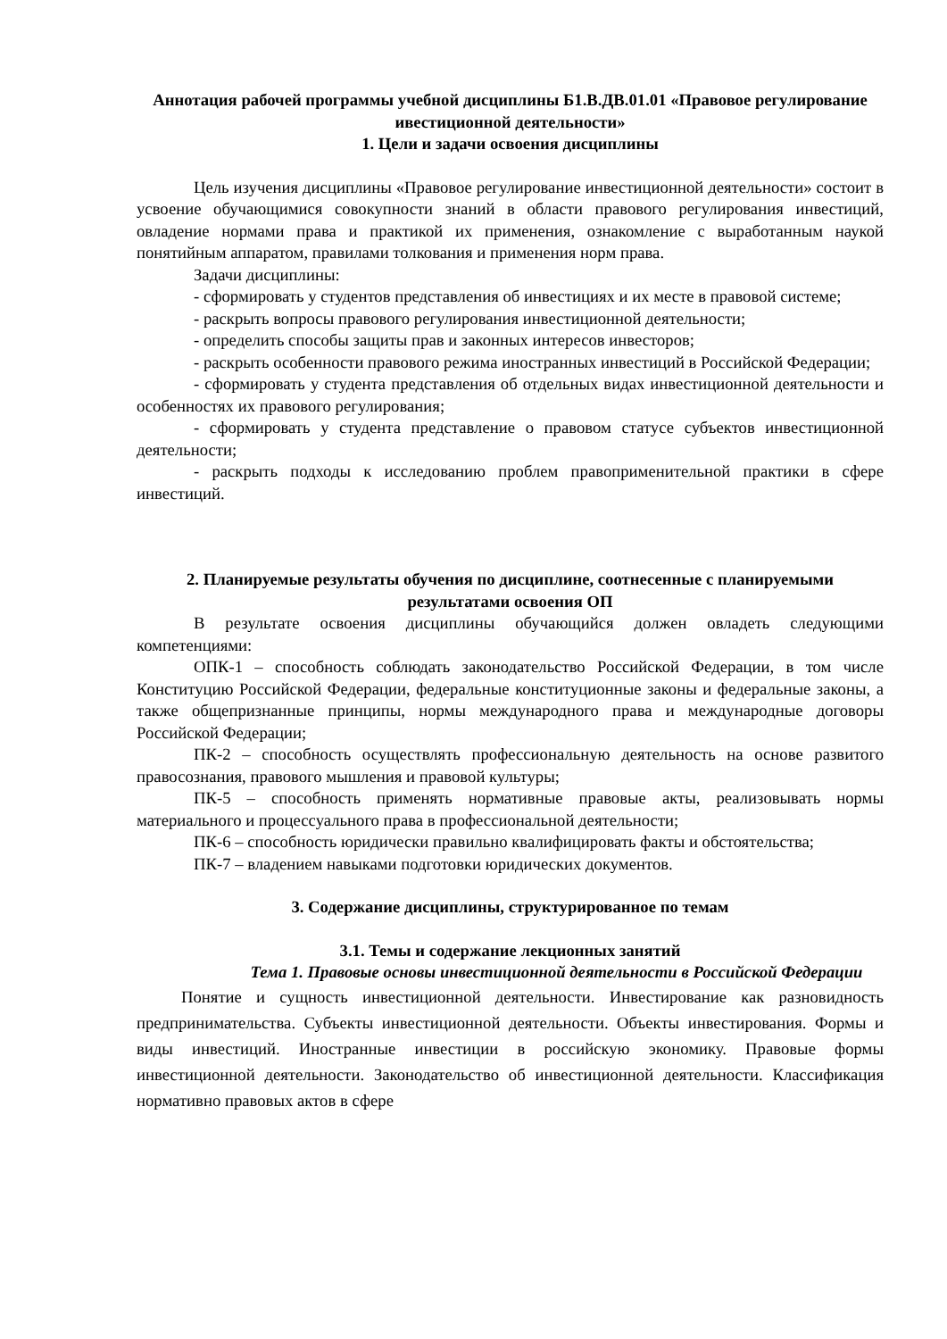Аннотация рабочей программы учебной дисциплины Б1.В.ДВ.01.01 «Правовое регулирование ивестиционной деятельности»
1. Цели и задачи освоения дисциплины
Цель изучения дисциплины «Правовое регулирование инвестиционной деятельности» состоит в усвоение обучающимися совокупности знаний в области правового регулирования инвестиций, овладение нормами права и практикой их применения, ознакомление с выработанным наукой понятийным аппаратом, правилами толкования и применения норм права.
Задачи дисциплины:
- сформировать у студентов представления об инвестициях и их месте в правовой системе;
- раскрыть вопросы правового регулирования инвестиционной деятельности;
- определить способы защиты прав и законных интересов инвесторов;
- раскрыть особенности правового режима иностранных инвестиций в Российской Федерации;
- сформировать у студента представления об отдельных видах инвестиционной деятельности и особенностях их правового регулирования;
- сформировать у студента представление о правовом статусе субъектов инвестиционной деятельности;
- раскрыть подходы к исследованию проблем правоприменительной практики в сфере инвестиций.
2. Планируемые результаты обучения по дисциплине, соотнесенные с планируемыми результатами освоения ОП
В результате освоения дисциплины обучающийся должен овладеть следующими компетенциями:
ОПК-1 – способность соблюдать законодательство Российской Федерации, в том числе Конституцию Российской Федерации, федеральные конституционные законы и федеральные законы, а также общепризнанные принципы, нормы международного права и международные договоры Российской Федерации;
ПК-2 – способность осуществлять профессиональную деятельность на основе развитого правосознания, правового мышления и правовой культуры;
ПК-5 – способность применять нормативные правовые акты, реализовывать нормы материального и процессуального права в профессиональной деятельности;
ПК-6 – способность юридически правильно квалифицировать факты и обстоятельства;
ПК-7 – владением навыками подготовки юридических документов.
3. Содержание дисциплины, структурированное по темам
3.1. Темы и содержание лекционных занятий
Тема 1. Правовые основы инвестиционной деятельности в Российской Федерации
Понятие и сущность инвестиционной деятельности. Инвестирование как разновидность предпринимательства. Субъекты инвестиционной деятельности. Объекты инвестирования. Формы и виды инвестиций. Иностранные инвестиции в российскую экономику. Правовые формы инвестиционной деятельности. Законодательство об инвестиционной деятельности. Классификация нормативно правовых актов в сфере